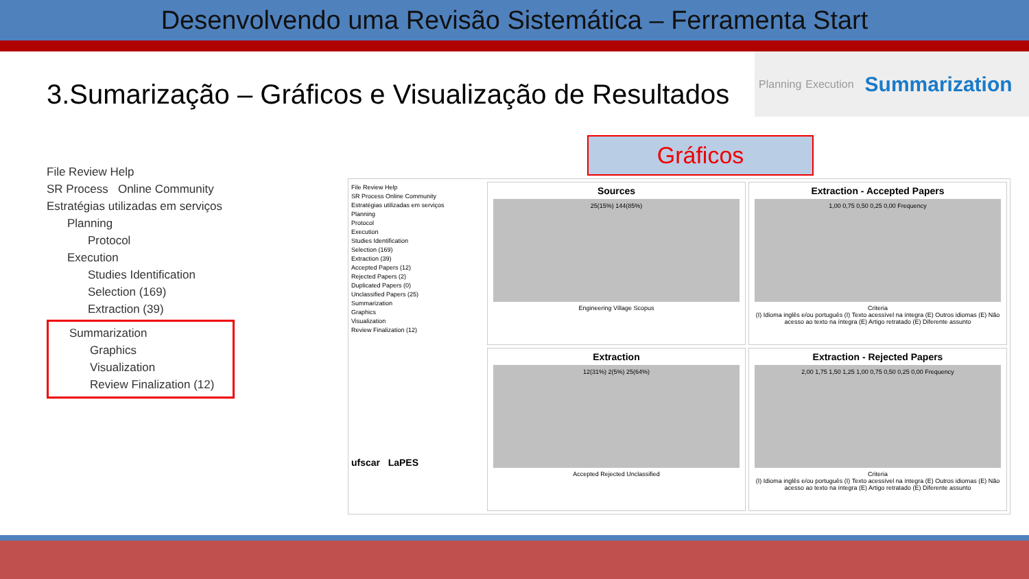Desenvolvendo uma Revisão Sistemática – Ferramenta Start
3.Sumarização – Gráficos e Visualização de Resultados
Planning Execution Summarization
Gráficos
File Review Help
SR Process Online Community
Estratégias utilizadas em serviços
Planning
Protocol
Execution
Studies Identification
Selection (169)
Extraction (39)
Summarization
Graphics
Visualization
Review Finalization (12)
File Review Help
SR Process Online Community
Estratégias utilizadas em serviços
Planning
Protocol
Execution
Studies Identification
Selection (169)
Extraction (39)
Accepted Papers (12)
Rejected Papers (2)
Duplicated Papers (0)
Unclassified Papers (25)
Summarization
Graphics
Visualization
Review Finalization (12)
ufscar LaPES
Sources
25(15%) 144(85%)
Engineering Village Scopus
Extraction - Accepted Papers
1,00 0,75 0,50 0,25 0,00 Frequency
Criteria
(I) Idioma inglês e/ou português (I) Texto acessível na íntegra (E) Outros idiomas (E) Não acesso ao texto na íntegra (E) Artigo retratado (E) Diferente assunto
Extraction
12(31%) 2(5%) 25(64%)
Accepted Rejected Unclassified
Extraction - Rejected Papers
2,00 1,75 1,50 1,25 1,00 0,75 0,50 0,25 0,00 Frequency
Criteria
(I) Idioma inglês e/ou português (I) Texto acessível na íntegra (E) Outros idiomas (E) Não acesso ao texto na íntegra (E) Artigo retratado (E) Diferente assunto